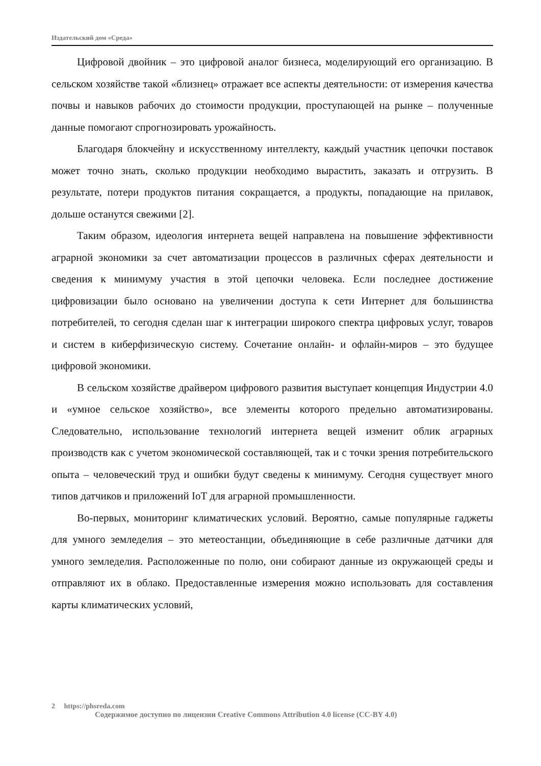Издательский дом «Среда»
Цифровой двойник – это цифровой аналог бизнеса, моделирующий его организацию. В сельском хозяйстве такой «близнец» отражает все аспекты деятельности: от измерения качества почвы и навыков рабочих до стоимости продукции, проступающей на рынке – полученные данные помогают спрогнозировать урожайность.
Благодаря блокчейну и искусственному интеллекту, каждый участник цепочки поставок может точно знать, сколько продукции необходимо вырастить, заказать и отгрузить. В результате, потери продуктов питания сокращается, а продукты, попадающие на прилавок, дольше останутся свежими [2].
Таким образом, идеология интернета вещей направлена на повышение эффективности аграрной экономики за счет автоматизации процессов в различных сферах деятельности и сведения к минимуму участия в этой цепочки человека. Если последнее достижение цифровизации было основано на увеличении доступа к сети Интернет для большинства потребителей, то сегодня сделан шаг к интеграции широкого спектра цифровых услуг, товаров и систем в киберфизическую систему. Сочетание онлайн- и офлайн-миров – это будущее цифровой экономики.
В сельском хозяйстве драйвером цифрового развития выступает концепция Индустрии 4.0 и «умное сельское хозяйство», все элементы которого предельно автоматизированы. Следовательно, использование технологий интернета вещей изменит облик аграрных производств как с учетом экономической составляющей, так и с точки зрения потребительского опыта – человеческий труд и ошибки будут сведены к минимуму. Сегодня существует много типов датчиков и приложений IoT для аграрной промышленности.
Во-первых, мониторинг климатических условий. Вероятно, самые популярные гаджеты для умного земледелия – это метеостанции, объединяющие в себе различные датчики для умного земледелия. Расположенные по полю, они собирают данные из окружающей среды и отправляют их в облако. Предоставленные измерения можно использовать для составления карты климатических условий,
2 https://phsreda.com
Содержимое доступно по лицензии Creative Commons Attribution 4.0 license (CC-BY 4.0)